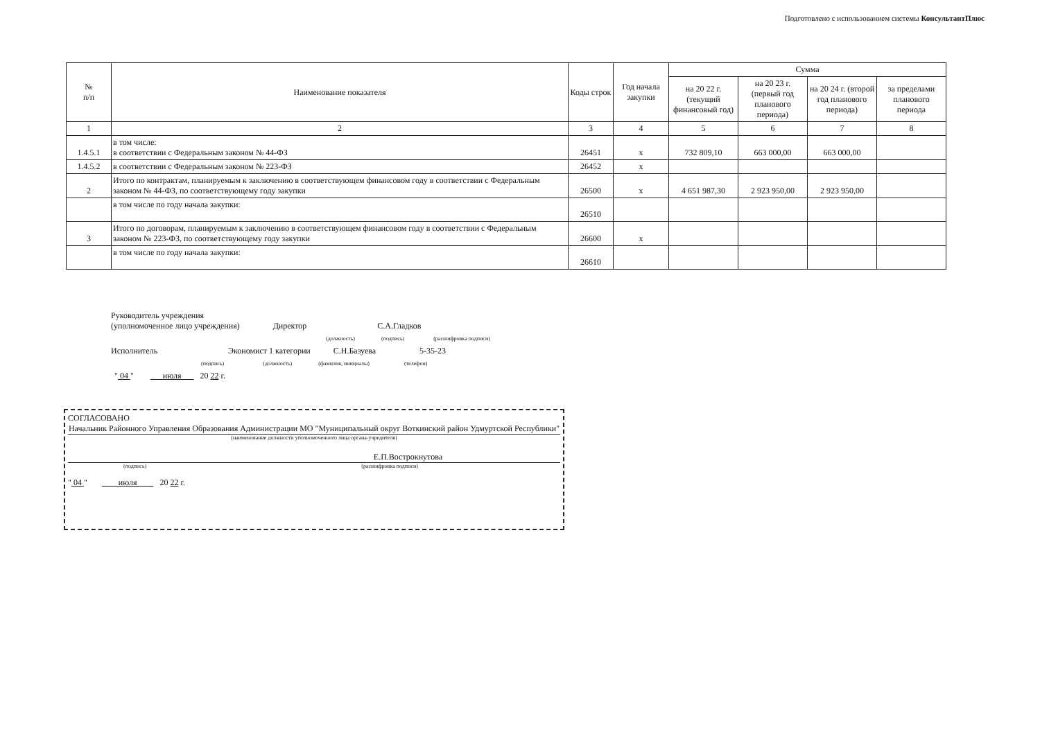Подготовлено с использованием системы КонсультантПлюс
| № п/п | Наименование показателя | Коды строк | Год начала закупки | Сумма | | | |
| --- | --- | --- | --- | --- | --- | --- | --- |
| | | | | на 20 22 г. (текущий финансовый год) | на 20 23 г. (первый год планового периода) | на 20 24 г. (второй год планового периода) | за пределами планового периода |
| 1 | 2 | 3 | 4 | 5 | 6 | 7 | 8 |
| 1.4.5.1 | в том числе: в соответствии с Федеральным законом № 44-ФЗ | 26451 | х | 732 809,10 | 663 000,00 | 663 000,00 | |
| 1.4.5.2 | в соответствии с Федеральным законом № 223-ФЗ | 26452 | х | | | | |
| 2 | Итого по контрактам, планируемым к заключению в соответствующем финансовом году в соответствии с Федеральным законом № 44-ФЗ, по соответствующему году закупки | 26500 | х | 4 651 987,30 | 2 923 950,00 | 2 923 950,00 | |
| | в том числе по году начала закупки: | 26510 | | | | | |
| 3 | Итого по договорам, планируемым к заключению в соответствующем финансовом году в соответствии с Федеральным законом № 223-ФЗ, по соответствующему году закупки | 26600 | х | | | | |
| | в том числе по году начала закупки: | 26610 | | | | | |
Руководитель учреждения
(уполномоченное лицо учреждения) Директор С.А.Гладков
(должность) (подпись) (расшифровка подписи)
Исполнитель Экономист 1 категории С.Н.Базуева 5-35-23
(подпись) (должность) (фамилия, инициалы) (телефон)
" 04 " июля 20 22 г.
СОГЛАСОВАНО
Начальник Районного Управления Образования Администрации МО "Муниципальный округ Воткинский район Удмуртской Республики"
(наименование должности уполномоченного лица органа-учредителя)
Е.П.Вострокнутова
(подпись) (расшифровка подписи)
" 04 " июля 20 22 г.